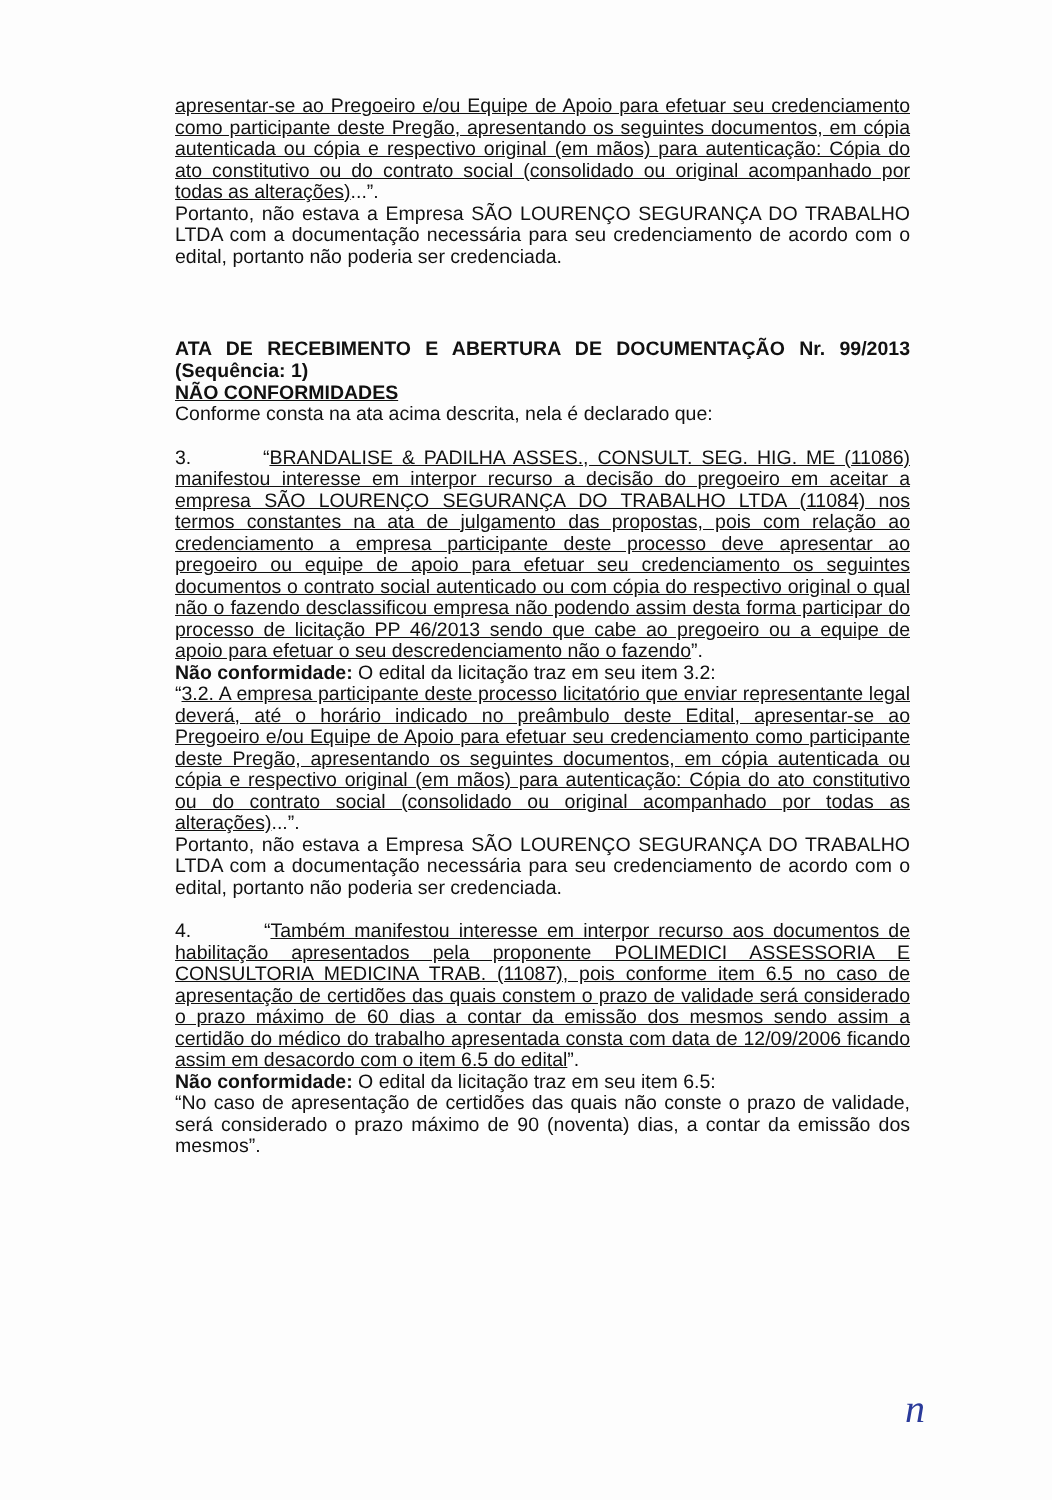apresentar-se ao Pregoeiro e/ou Equipe de Apoio para efetuar seu credenciamento como participante deste Pregão, apresentando os seguintes documentos, em cópia autenticada ou cópia e respectivo original (em mãos) para autenticação: Cópia do ato constitutivo ou do contrato social (consolidado ou original acompanhado por todas as alterações)...”.
Portanto, não estava a Empresa SÃO LOURENÇO SEGURANÇA DO TRABALHO LTDA com a documentação necessária para seu credenciamento de acordo com o edital, portanto não poderia ser credenciada.
ATA DE RECEBIMENTO E ABERTURA DE DOCUMENTAÇÃO Nr. 99/2013 (Sequência: 1)
NÃO CONFORMIDADES
Conforme consta na ata acima descrita, nela é declarado que:
3. “BRANDALISE & PADILHA ASSES., CONSULT. SEG. HIG. ME (11086) manifestou interesse em interpor recurso a decisão do pregoeiro em aceitar a empresa SÃO LOURENÇO SEGURANÇA DO TRABALHO LTDA (11084) nos termos constantes na ata de julgamento das propostas, pois com relação ao credenciamento a empresa participante deste processo deve apresentar ao pregoeiro ou equipe de apoio para efetuar seu credenciamento os seguintes documentos o contrato social autenticado ou com cópia do respectivo original o qual não o fazendo desclassificou empresa não podendo assim desta forma participar do processo de licitação PP 46/2013 sendo que cabe ao pregoeiro ou a equipe de apoio para efetuar o seu descredenciamento não o fazendo”.
Não conformidade: O edital da licitação traz em seu item 3.2:
“3.2. A empresa participante deste processo licitatório que enviar representante legal deverá, até o horário indicado no preâmbulo deste Edital, apresentar-se ao Pregoeiro e/ou Equipe de Apoio para efetuar seu credenciamento como participante deste Pregão, apresentando os seguintes documentos, em cópia autenticada ou cópia e respectivo original (em mãos) para autenticação: Cópia do ato constitutivo ou do contrato social (consolidado ou original acompanhado por todas as alterações)...”.
Portanto, não estava a Empresa SÃO LOURENÇO SEGURANÇA DO TRABALHO LTDA com a documentação necessária para seu credenciamento de acordo com o edital, portanto não poderia ser credenciada.
4. “Também manifestou interesse em interpor recurso aos documentos de habilitação apresentados pela proponente POLIMEDICI ASSESSORIA E CONSULTORIA MEDICINA TRAB. (11087), pois conforme item 6.5 no caso de apresentação de certidões das quais constem o prazo de validade será considerado o prazo máximo de 60 dias a contar da emissão dos mesmos sendo assim a certidão do médico do trabalho apresentada consta com data de 12/09/2006 ficando assim em desacordo com o item 6.5 do edital”.
Não conformidade: O edital da licitação traz em seu item 6.5:
“No caso de apresentação de certidões das quais não conste o prazo de validade, será considerado o prazo máximo de 90 (noventa) dias, a contar da emissão dos mesmos”.
n